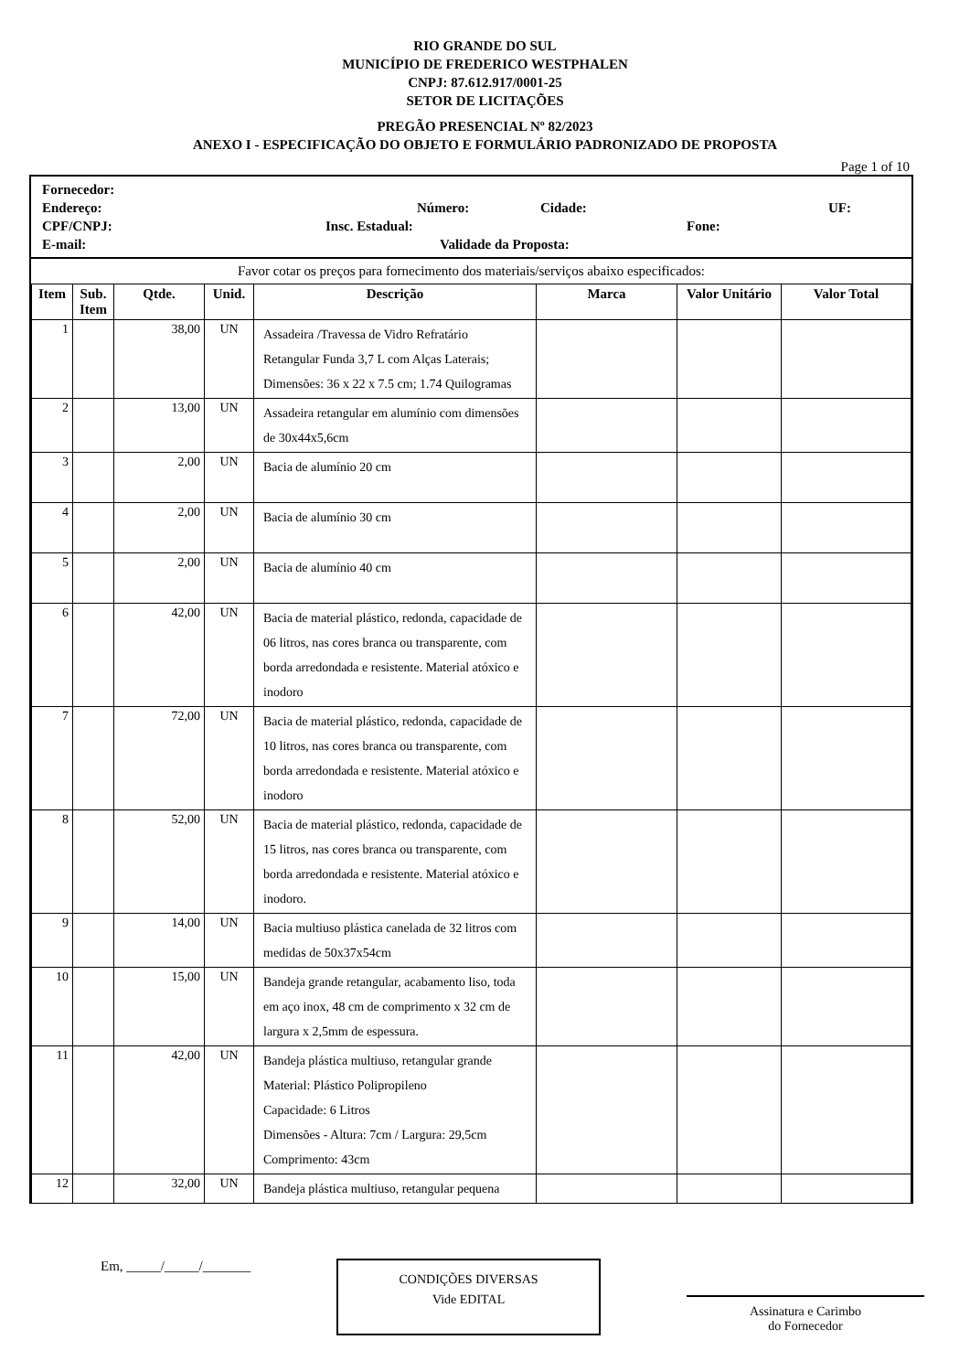RIO GRANDE DO SUL
MUNICÍPIO DE FREDERICO WESTPHALEN
CNPJ: 87.612.917/0001-25
SETOR DE LICITAÇÕES
PREGÃO PRESENCIAL Nº 82/2023
ANEXO I - ESPECIFICAÇÃO DO OBJETO E FORMULÁRIO PADRONIZADO DE PROPOSTA
Page 1 of 10
Fornecedor:
Endereço: Número: Cidade: UF:
CPF/CNPJ: Insc. Estadual: Fone:
E-mail: Validade da Proposta:
Favor cotar os preços para fornecimento dos materiais/serviços abaixo especificados:
| Item | Sub. Item | Qtde. | Unid. | Descrição | Marca | Valor Unitário | Valor Total |
| --- | --- | --- | --- | --- | --- | --- | --- |
| 1 | | 38,00 | UN | Assadeira /Travessa de Vidro Refratário Retangular Funda 3,7 L com Alças Laterais; Dimensões: 36 x 22 x 7.5 cm; 1.74 Quilogramas | | | |
| 2 | | 13,00 | UN | Assadeira retangular em alumínio com dimensões de 30x44x5,6cm | | | |
| 3 | | 2,00 | UN | Bacia de alumínio 20 cm | | | |
| 4 | | 2,00 | UN | Bacia de alumínio 30 cm | | | |
| 5 | | 2,00 | UN | Bacia de alumínio 40 cm | | | |
| 6 | | 42,00 | UN | Bacia de material plástico, redonda, capacidade de 06 litros, nas cores branca ou transparente, com borda arredondada e resistente. Material atóxico e inodoro | | | |
| 7 | | 72,00 | UN | Bacia de material plástico, redonda, capacidade de 10 litros, nas cores branca ou transparente, com borda arredondada e resistente. Material atóxico e inodoro | | | |
| 8 | | 52,00 | UN | Bacia de material plástico, redonda, capacidade de 15 litros, nas cores branca ou transparente, com borda arredondada e resistente. Material atóxico e inodoro. | | | |
| 9 | | 14,00 | UN | Bacia multiuso plástica canelada de 32 litros com medidas de 50x37x54cm | | | |
| 10 | | 15,00 | UN | Bandeja grande retangular, acabamento liso, toda em aço inox, 48 cm de comprimento x 32 cm de largura x 2,5mm de espessura. | | | |
| 11 | | 42,00 | UN | Bandeja plástica multiuso, retangular grande Material: Plástico Polipropileno Capacidade: 6 Litros Dimensões - Altura: 7cm / Largura: 29,5cm Comprimento: 43cm | | | |
| 12 | | 32,00 | UN | Bandeja plástica multiuso, retangular pequena | | | |
Em, _____/_____/_______
CONDIÇÕES DIVERSAS
Vide EDITAL
Assinatura e Carimbo
do Fornecedor